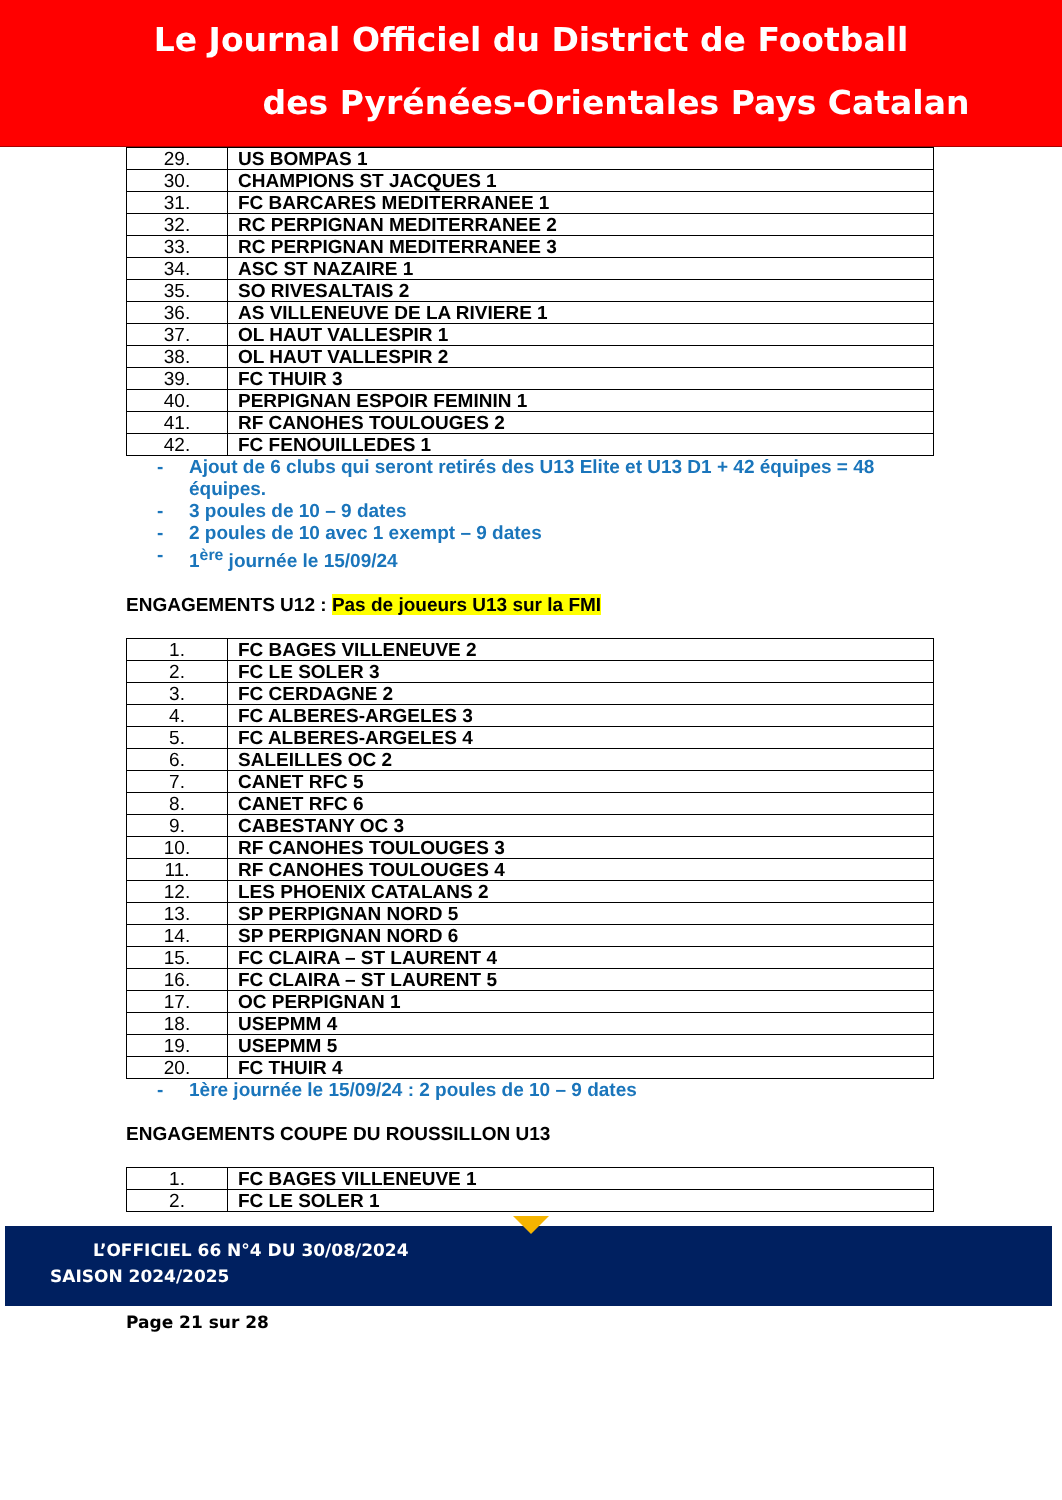Le Journal Officiel du District de Football
des Pyrénées-Orientales Pays Catalan
| 29. | US BOMPAS 1 |
| 30. | CHAMPIONS ST JACQUES 1 |
| 31. | FC BARCARES MEDITERRANEE 1 |
| 32. | RC PERPIGNAN MEDITERRANEE 2 |
| 33. | RC PERPIGNAN MEDITERRANEE 3 |
| 34. | ASC ST NAZAIRE 1 |
| 35. | SO RIVESALTAIS 2 |
| 36. | AS VILLENEUVE DE LA RIVIERE 1 |
| 37. | OL HAUT VALLESPIR 1 |
| 38. | OL HAUT VALLESPIR 2 |
| 39. | FC THUIR 3 |
| 40. | PERPIGNAN ESPOIR FEMININ 1 |
| 41. | RF CANOHES TOULOUGES 2 |
| 42. | FC FENOUILLEDES 1 |
- Ajout de 6 clubs qui seront retirés des U13 Elite et U13 D1 + 42 équipes = 48 équipes.
- 3 poules de 10 – 9 dates
- 2 poules de 10 avec 1 exempt – 9 dates
- 1<sup>ère</sup> journée le 15/09/24
ENGAGEMENTS U12 : Pas de joueurs U13 sur la FMI
| 1. | FC BAGES VILLENEUVE 2 |
| 2. | FC LE SOLER 3 |
| 3. | FC CERDAGNE 2 |
| 4. | FC ALBERES-ARGELES 3 |
| 5. | FC ALBERES-ARGELES 4 |
| 6. | SALEILLES OC 2 |
| 7. | CANET RFC 5 |
| 8. | CANET RFC 6 |
| 9. | CABESTANY OC 3 |
| 10. | RF CANOHES TOULOUGES 3 |
| 11. | RF CANOHES TOULOUGES 4 |
| 12. | LES PHOENIX CATALANS 2 |
| 13. | SP PERPIGNAN NORD 5 |
| 14. | SP PERPIGNAN NORD 6 |
| 15. | FC CLAIRA – ST LAURENT 4 |
| 16. | FC CLAIRA – ST LAURENT 5 |
| 17. | OC PERPIGNAN 1 |
| 18. | USEPMM 4 |
| 19. | USEPMM 5 |
| 20. | FC THUIR 4 |
- 1ère journée le 15/09/24 : 2 poules de 10 – 9 dates
ENGAGEMENTS COUPE DU ROUSSILLON U13
| 1. | FC BAGES VILLENEUVE 1 |
| 2. | FC LE SOLER 1 |
L’OFFICIEL 66 N°4 DU 30/08/2024
SAISON 2024/2025
Page 21 sur 28